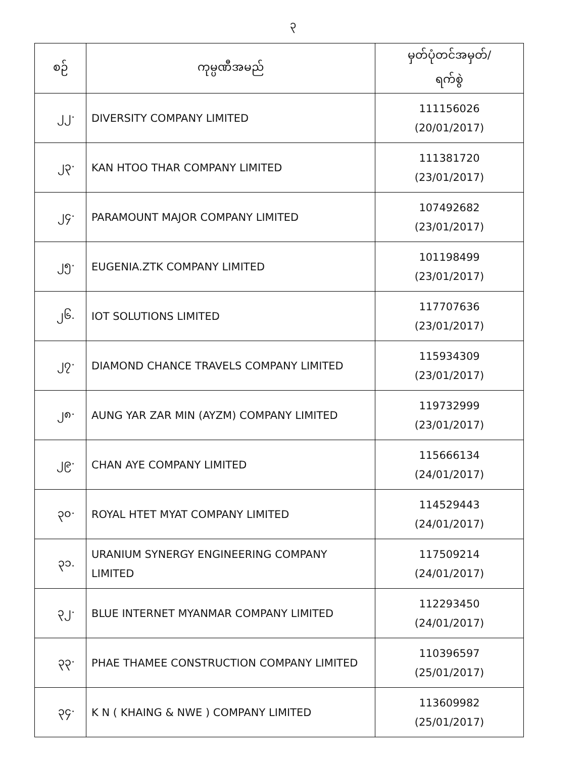၃
| စဉ် | ကုမ္ပဏီအမည် | မှတ်ပုံတင်အမှတ်/ ရက်စွဲ |
| --- | --- | --- |
| ၂၂· | DIVERSITY COMPANY LIMITED | 111156026 (20/01/2017) |
| ၂၃· | KAN HTOO THAR COMPANY LIMITED | 111381720 (23/01/2017) |
| ၂၄· | PARAMOUNT MAJOR COMPANY LIMITED | 107492682 (23/01/2017) |
| ၂၅· | EUGENIA.ZTK COMPANY LIMITED | 101198499 (23/01/2017) |
| ၂၆. | IOT SOLUTIONS LIMITED | 117707636 (23/01/2017) |
| ၂၇· | DIAMOND CHANCE TRAVELS COMPANY LIMITED | 115934309 (23/01/2017) |
| ၂၈· | AUNG YAR ZAR MIN (AYZM) COMPANY LIMITED | 119732999 (23/01/2017) |
| ၂၉· | CHAN AYE COMPANY LIMITED | 115666134 (24/01/2017) |
| ၃၀· | ROYAL HTET MYAT COMPANY LIMITED | 114529443 (24/01/2017) |
| ၃၁. | URANIUM SYNERGY ENGINEERING COMPANY LIMITED | 117509214 (24/01/2017) |
| ၃၂· | BLUE INTERNET MYANMAR COMPANY LIMITED | 112293450 (24/01/2017) |
| ၃၃· | PHAE THAMEE CONSTRUCTION COMPANY LIMITED | 110396597 (25/01/2017) |
| ၃၄· | K N ( KHAING & NWE ) COMPANY LIMITED | 113609982 (25/01/2017) |